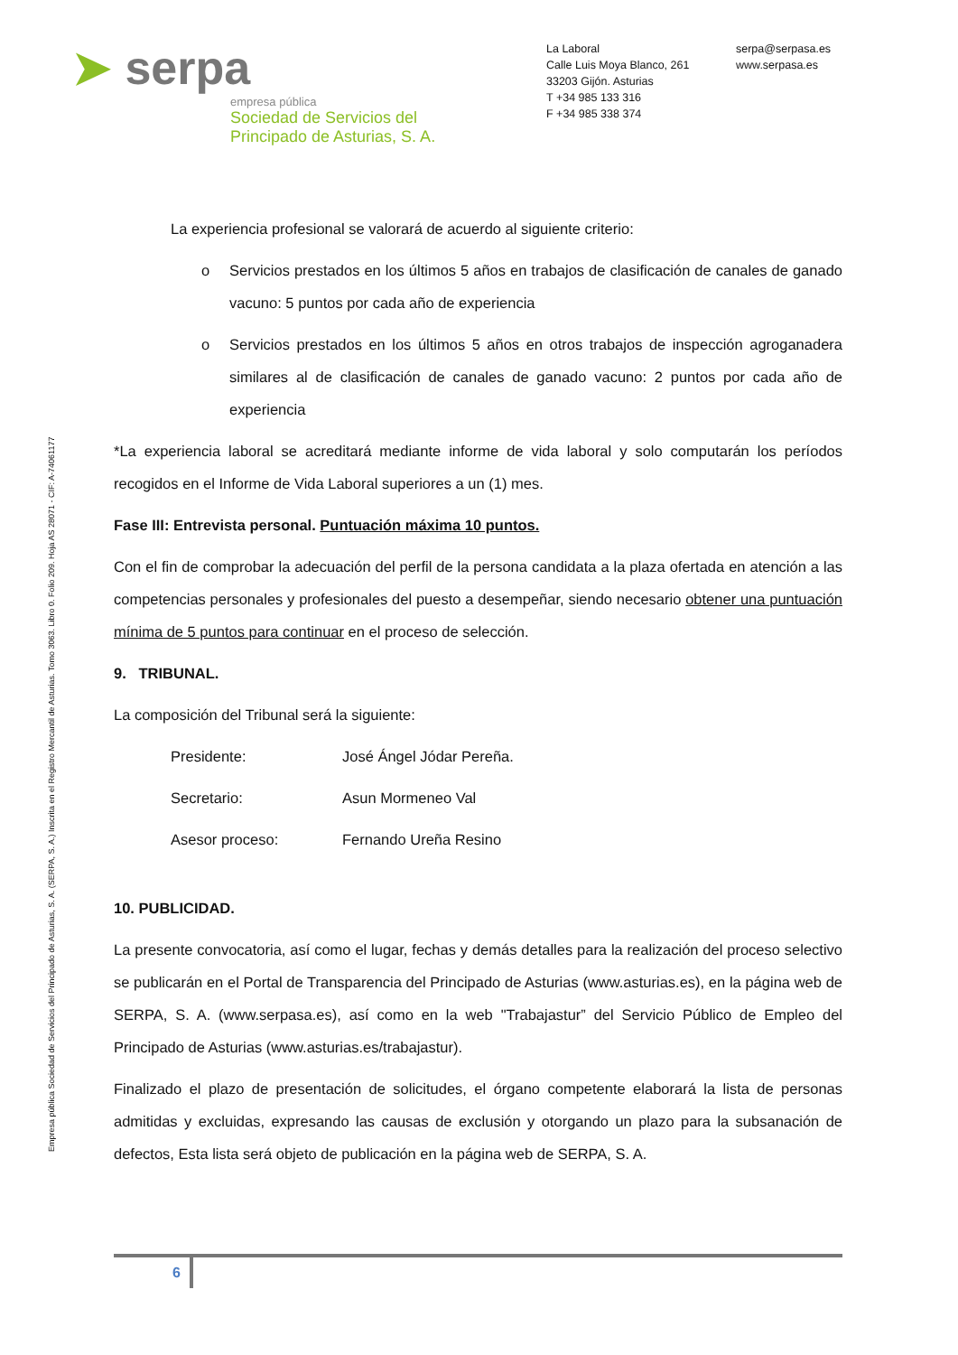Empresa pública Sociedad de Servicios del Principado de Asturias, S. A. (SERPA, S. A.) Inscrita en el Registro Mercantil de Asturias. Tomo 3063. Libro 0. Folio 209. Hoja AS 28071 - CIF: A-74061177
➤ serpa
empresa pública
Sociedad de Servicios del
Principado de Asturias, S. A.
La Laboral
Calle Luis Moya Blanco, 261
33203 Gijón. Asturias
T +34 985 133 316
F +34 985 338 374
serpa@serpasa.es
www.serpasa.es
La experiencia profesional se valorará de acuerdo al siguiente criterio:
o Servicios prestados en los últimos 5 años en trabajos de clasificación de canales de ganado vacuno: 5 puntos por cada año de experiencia
o Servicios prestados en los últimos 5 años en otros trabajos de inspección agroganadera similares al de clasificación de canales de ganado vacuno: 2 puntos por cada año de experiencia
*La experiencia laboral se acreditará mediante informe de vida laboral y solo computarán los períodos recogidos en el Informe de Vida Laboral superiores a un (1) mes.
Fase III: Entrevista personal. Puntuación máxima 10 puntos.
Con el fin de comprobar la adecuación del perfil de la persona candidata a la plaza ofertada en atención a las competencias personales y profesionales del puesto a desempeñar, siendo necesario obtener una puntuación mínima de 5 puntos para continuar en el proceso de selección.
9. TRIBUNAL.
La composición del Tribunal será la siguiente:
Presidente: José Ángel Jódar Pereña.
Secretario: Asun Mormeneo Val
Asesor proceso: Fernando Ureña Resino
10. PUBLICIDAD.
La presente convocatoria, así como el lugar, fechas y demás detalles para la realización del proceso selectivo se publicarán en el Portal de Transparencia del Principado de Asturias (www.asturias.es), en la página web de SERPA, S. A. (www.serpasa.es), así como en la web "Trabajastur” del Servicio Público de Empleo del Principado de Asturias (www.asturias.es/trabajastur).
Finalizado el plazo de presentación de solicitudes, el órgano competente elaborará la lista de personas admitidas y excluidas, expresando las causas de exclusión y otorgando un plazo para la subsanación de defectos, Esta lista será objeto de publicación en la página web de SERPA, S. A.
6